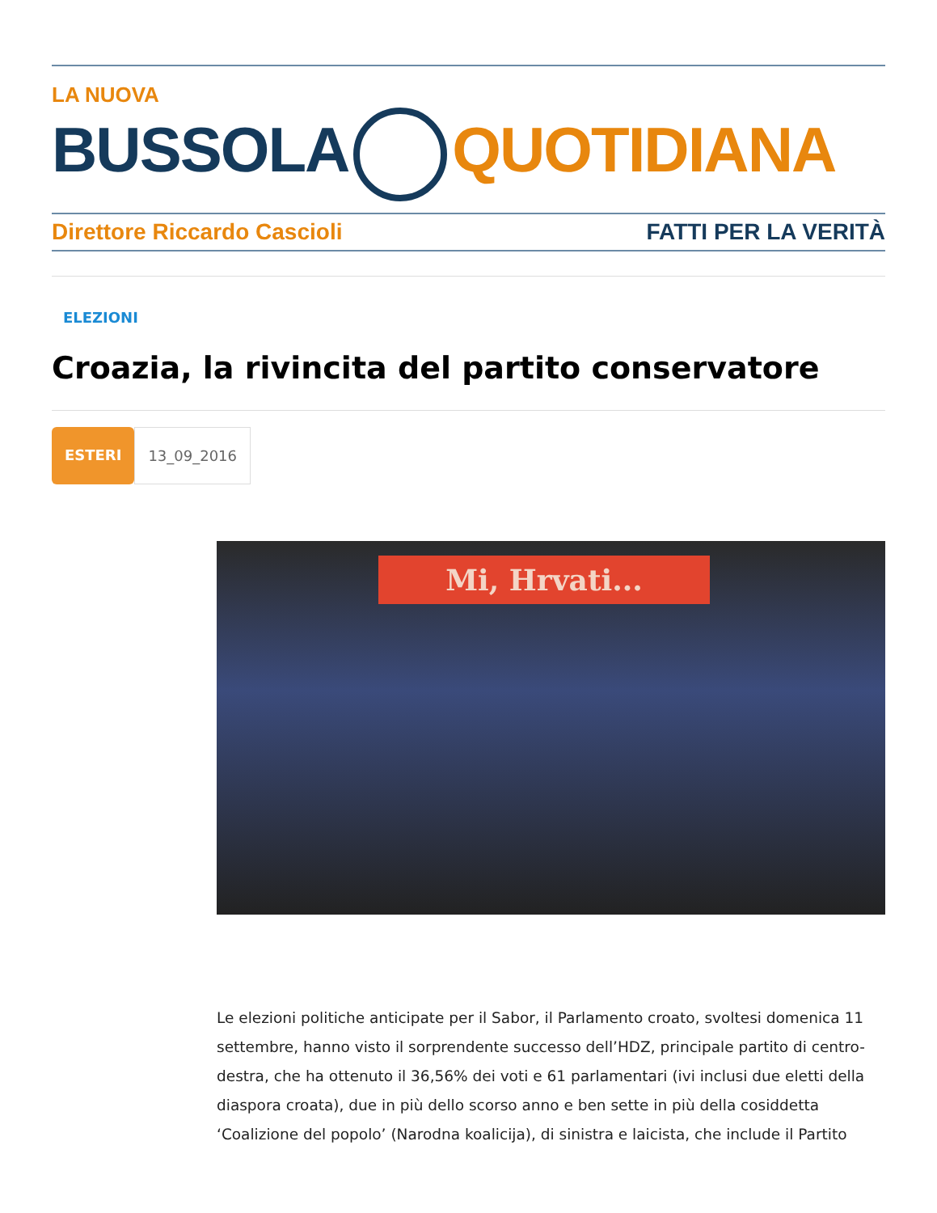LA NUOVA
BUSSOLA QUOTIDIANA
Direttore Riccardo Cascioli FATTI PER LA VERITÀ
ELEZIONI
Croazia, la rivincita del partito conservatore
ESTERI 13_09_2016
Mi, Hrvati...
Le elezioni politiche anticipate per il Sabor, il Parlamento croato, svoltesi domenica 11 settembre, hanno visto il sorprendente successo dell’HDZ, principale partito di centro-destra, che ha ottenuto il 36,56% dei voti e 61 parlamentari (ivi inclusi due eletti della diaspora croata), due in più dello scorso anno e ben sette in più della cosiddetta ‘Coalizione del popolo’ (Narodna koalicija), di sinistra e laicista, che include il Partito